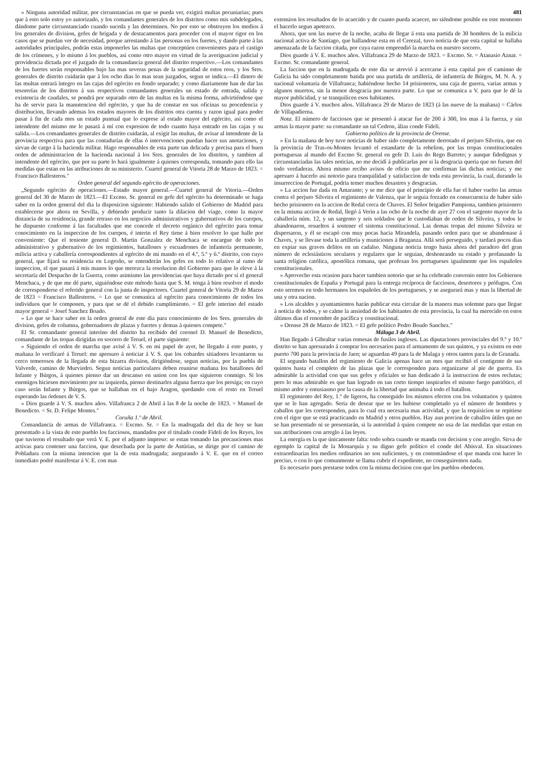» Ninguna autoridad militar, por circunstancias en que se pueda ver, exigirá multas pecuniarias; pues que á esto solo estoy yo autorizado, y los comandantes generales de los distritos como mis subdelegados, dándome parte circunstanciado cuando suceda y las determinen. No por esto se obstruyen los medios á los generales de division, gefes de brigada y de destacamentos para proceder con el mayor rigor en los casos que se puedan ver de necesidad, porque arrestando á las personas en los fuertes, y dando parte á las autoridades principales, podrán estas imponerles las multas que conceptúen convenientes para el castigo de los crímenes, y lo mismo á los pueblos, asi como otro mayor en virtud de la averiguacion judicial y providencia dictada por el juzgado de la comandancia general del distrito respectivo.—Los comandantes de los fuertes serán responsables bajo las mas severas penas de la seguridad de estos reos, y los Sres. generales de distrito cuidarán que á los ocho dias lo mas sean juzgados, segun se indica.—El dinero de las multas entrará íntegro en las cajas del egército en fondo separado; y como diariamente han de dar las tesorerías de los distritos á sus respectivos comandantes generales un estado de entrada, salida y existencia de caudales, se pondrá por separado otro de las multas en la misma forma, advirtiéndose que ha de servir para la manutencion del egército, y que ha de constar en sus oficinas su procedencia y distribucion, llevando ademas los estados mayores de los distritos otra cuenta y razon igual para poder pasar á fin de cada mes un estado puntual que lo exprese al estado mayor del egército, asi como el intendente del mismo me le pasará á mí con expresion de todo cuanto haya entrado en las cajas y su salida.—Los comandantes generales de distrito cuidarán, al exigir las multas, de avisar al intendente de la provincia respectiva para que las contadurías de ellas ó intervenciones puedan hacer sus anotaciones, y sirvan de cargo á la hacienda militar. Hago responsables de esta parte tan delicada y precisa para el buen orden de administracion de la hacienda nacional á los Sres. generales de los distritos, y tambien al intendente del egército, que por su parte lo hará igualmente á quienes corresponda, tomando para ello las medidas que estan en las atribuciones de su ministerio. Cuartel general de Vitoria 28 de Marzo de 1823. = Francisco Ballesteros."
Orden general del segundo egército de operaciones.
„Segundo egército de operaciones.—Estado mayor general.—Cuartel general de Vitoria.—Orden general del 30 de Marzo de 1823.—El Excmo. Sr. general en gefe del egército ha determinado se haga saber en la orden general del dia la disposicion siguiente: Habiendo salido el Gobierno de Madrid para establecerse por ahora en Sevilla, y debiendo producir tanto la dilacion del viage, como la mayor distancia de su residencia, grande retraso en los negocios administrativos y gubernativos de los cuerpos, he dispuesto conforme á las facultades que me concede el decreto orgánico del egército para tomar conocimiento en la inspeccion de los cuerpos, é interin el Rey tiene á bien resolver lo que halle por conveniente: Que el teniente general D. Martin Gonzalez de Menchaca se encargue de todo lo administrativo y gubernativo de los regimientos, batallones y escuadrones de infantería permanente, milicia activa y caballería correspondientes al egército de mi mando en el 4.º, 5.º y 6.º distrito, con cuyo general, que fijará su residencia en Logroño, se entenderán los gefes en todo lo relativo al ramo de inspeccion, el que pasará á mis manos lo que merezca la resolucion del Gobierno para que lo eleve á la secretaría del Despacho de la Guerra, como asimismo las providencias que haya dictado por sí el general Menchaca, y de que me dé parte, siguiéndose este método hasta que S. M. tenga á bien resolver el modo de corresponderse el referido general con la junta de inspectores. Cuartel general de Vitoria 29 de Marzo de 1823 = Francisco Ballesteros. = Lo que se comunica al egército para conocimiento de todos los individuos que le componen, y para que se dé el debido cumplimiento. = El gefe interino del estado mayor general = Josef Sanchez Boado.
» Lo que se hace saber en la orden general de este dia para conocimiento de los Sres. generales de division, gefes de columna, gobernadores de plazas y fuertes y demas á quienes compete."
El Sr. comandante general interino del distrito ha recibido del coronel D. Manuel de Benedicto, comandante de las tropas dirigidas en socorro de Teruel, el parte siguiente:
» Siguiendo el orden de marcha que avisé á V. S. en mi papel de ayer, he llegado á este punto, y mañana lo verificaré á Teruel: me apresuro á noticiar á V. S. que los cobardes sitiadores levantaron su cerco temerosos de la llegada de esta bizarra division, dirigiéndose, segun noticias, por la puebla de Valverde, camino de Murviedro. Segun noticias particulares deben reunirse mañana los batallones del Infante y Búrgos, á quienes pienso dar un descanso en union con los que siguieron conmigo. Si los enemigos hiciesen movimiento por su izquierda, pienso destinarles alguna fuerza que los persiga; en cuyo caso serán Infante y Búrgos, que se hallaban en el bajo Aragon, quedando con el resto en Teruel esperando las órdenes de V. S.
» Dios guarde á V. S. muchos años. Villafranca 2 de Abril á las 8 de la noche de 1823. = Manuel de Benedicto. = Sr. D. Felipe Montes."
Coruña 1.º de Abril.
Comandancia de armas de Villafranca. = Excmo. Sr. = En la madrugada del dia de hoy se han presentado a la vista de este pueblo los facciosos, mandados por el titulado conde Fideli de los Reyes, los que tuvieron el resultado que verá V. E. por el adjunto impreso: se estan tomando las precauciones mas activas para contener una faccion, que desechada por la parte de Astúrias, se dirige por el camino de Pobladura con la misma intencion que la de esta madrugada; asegurando á V. E. que en el correo inmediato podré manifestar á V. E. con mas
481
extension los resultados de lo acaecido y de cuanto pueda acaecer, no siéndome posible en este momento el hacerlo segun apetezco.
Ahora, que son las nueve de la noche, acaba de llegar á esta una partida de 30 hombres de la milicia nacional activa de Santiago, que hallandose esta en el Cerezal, tuvo noticia de que esta capital se hallaba amenazada de la faccion citada, por cuya razon emprendió la marcha en nuestro socorro.
Dios guarde á V. E. muchos años. Villafranca 29 de Marzo de 1823. = Excmo. Sr. = Atanasio Aznar. = Excmo. Sr. comandante general.
La faccion que en la madrugada de este dia se atrevió á acercarse á esta capital por el caminno de Galicia ha sido completamente batida por una partida de artillería, de infantería de Búrgos, M. N. A. y nacional voluntaria de Villafranca; habiéndose hecho 14 prisioneros, una caja de guerra, varias armas y algunos muertos, sin la menor desgracia por nuestra parte. Lo que se comunica a V. para que le dé la mayor publicidad, y se tranquilicen esos habitantes.
Dios guarde á V. muchos años. Villafranca 29 de Marzo de 1823 (á las nueve de la mañana) = Cárlos de Villapadierna.
Nota. El número de facciosos que se presentó á atacar fue de 200 á 300, los mas á la fuerza, y sin armas la mayor parte: su comandante un tal Cedron, álias conde Fideli.
Gobierno político de la provincia de Orense.
» En la mañana de hoy tuve noticias de haber sido completamente derrotado el perjuro Silveira, que en la provincia de Tras-os-Montes levantó el estandarte de la rebelion, por las tropas constitucionales portuguesas al mando del Excmo Sr. general en gefe D. Luis do Rego Barreto; y aunque fidedignas y circunstanciadas las tales noticias, no me decidí á publicarlas por si la desgracia queria que no fuesen del todo verdaderas. Ahora mismo recibo avisos de oficio que me confirman las dichas noticias; y me apresuro á hacerlo asi notorio para tranquilidad y satisfaccion de toda esta provincia, la cual, durando la insurreccion de Portugal, podria temer muchos desastres y desgracias.
» La accion fue dada en Amarante; y se me dice que el principio de ella fue el haber vuelto las armas contra el perjuro Silveira el regimiento de Valenza, que le seguia forzado en consecuencia de haber sido hecho prisionero en la accion de Redal cerca de Chaves. El Señor brigadier Pampiona, tambien prisionero en la misma accion de Redal, llegó á Verin a las ocho de la noche de ayer 27 con el sargento mayor de la caballería núm. 12, y un sargento y seis soldados que le custodiaban de orden de Silveira, y todos le abandonaron, resueltos á sostener el sistema constitucional. Las demas tropas del mismo Silveira se dispersaron, y él se escapó con muy pocas hacia Mirandela, pasando orden para que se abandonase á Chaves, y se llevase toda la artillería y municiones á Braganza. Allá será perseguido, y tardará pocos dias en expiar sus graves delitos en un cadalso. Ninguna noticia tengo hasta ahora del paradero del gran número de eclesiásticos seculares y regulares que le seguian, deshonrando su estado y profanando la santa religion católica, apostólica romana, que profesan los portugueses igualmente que los españoles constitucionales.
» Aprovecho esta ocasion para hacer tambien notorio que se ha celebrado convenio entre los Gobiernos constitucionales de España y Portugal para la entrega recíproca de facciosos, desertores y prófugos. Con esto seremos en todo hermanos los españoles de los portugueses, y se asegurará mas y mas la libertad de una y otra nacion.
» Los alcaldes y ayuntamientos harán publicar esta circular de la manera mas solemne para que llegue á noticia de todos, y se calme la ansiedad de los habitantes de esta provincia, la cual ha merecido en estos últimos dias el renombre de pacífica y constitucional.
» Orense 28 de Marzo de 1823. = El gefe político Pedro Boado Sanchez."
Málaga 3 de Abril.
Han llegado á Gibraltar varias remesas de fusiles ingleses. Las diputaciones provinciales del 9.º y 10.º distrito se han apresurado á comprar los necesarios para el armamento de sus quintos, y ya existen en este puerto 700 para la provincia de Jaen; se aguardan 49 para la de Malaga y otros tantos para la de Granada.
El segundo batallon del regimiento de Galicia apenas hace un mes que recibió el contigente de sus quintos hasta el completo de las plazas que le corresponden para organizarse al pie de guerra. Es admirable la actividad con que sus gefes y oficiales se han dedicado á la instruccion de estos reclutas; pero lo mas admirable es que han logrado en tan corto tiempo inspirarles el mismo fuego patriótico, el mismo ardor y entusiasmo por la causa de la libertad que animaba á todo el batallon.
El regimiento del Rey, 1.º de ligeros, ha conseguido los mismos efectos con los voluntarios y quintos que se le han agregado. Seria de desear que se les hubiese completado ya el número de hombres y caballos que les corresponden, para lo cual era necesaria mas actividad, y que la requisicion se repitiese con el rigor que se está practicando en Madrid y otros pueblos. Hay aun porcion de caballos útiles que no se han presentado ni se presentarán, si la autoridad á quien compete no usa de las medidas que estan en sus atribuciones con arreglo á las leyes.
La energía es la que únicamente falta: todo sobra cuando se manda con decision y con arreglo. Sirva de egemplo la capital de la Monarquía y su digno gefe político el conde del Abisval. En situaciones extraordinarias los medios ordinarios no son suficientes, y en contentándose el que manda con hacer lo preciso, o con lo que comunmente se llama cubrir el expediente, no conseguiremos nada.
Es necesario pues prestarse todos con la misma decision con que los pueblos obedecen.